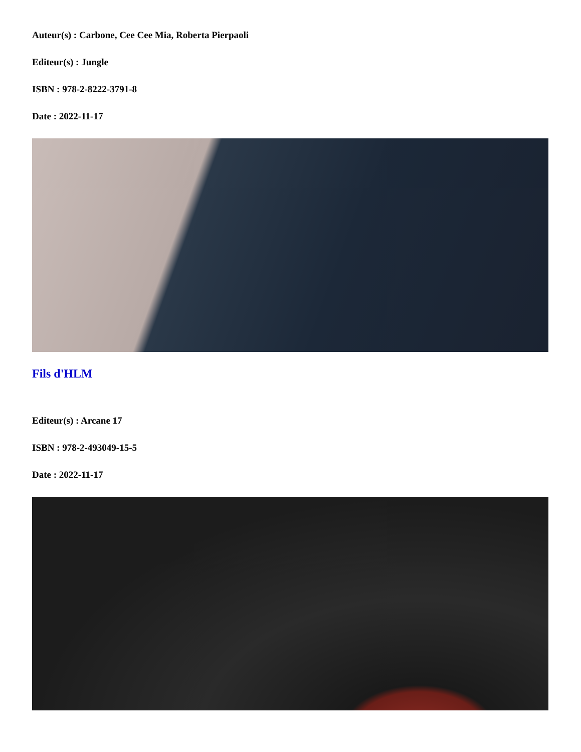Auteur(s) : Carbone, Cee Cee Mia, Roberta Pierpaoli
Editeur(s) : Jungle
ISBN : 978-2-8222-3791-8
Date : 2022-11-17
Fils d'HLM
Editeur(s) : Arcane 17
ISBN : 978-2-493049-15-5
Date : 2022-11-17